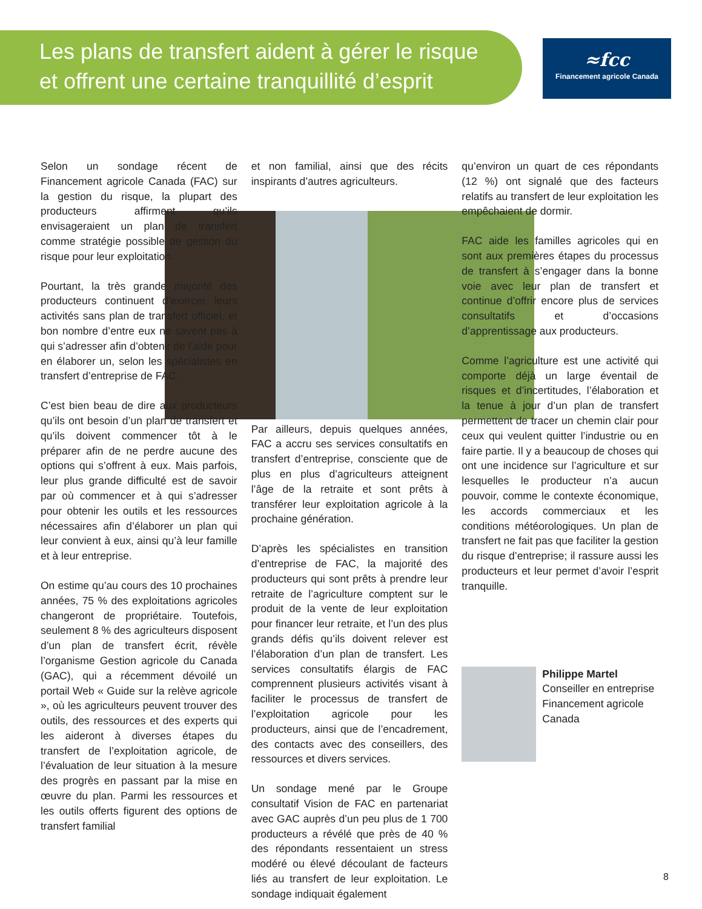Les plans de transfert aident à gérer le risque
et offrent une certaine tranquillité d’esprit
≈fcc
Financement agricole Canada
Selon un sondage récent de Financement agricole Canada (FAC) sur la gestion du risque, la plupart des producteurs affirment qu’ils envisageraient un plan de transfert comme stratégie possible de gestion du risque pour leur exploitation.
Pourtant, la très grande majorité des producteurs continuent d’exercer leurs activités sans plan de transfert officiel, et bon nombre d’entre eux ne savent pas à qui s’adresser afin d’obtenir de l’aide pour en élaborer un, selon les spécialistes en transfert d’entreprise de FAC.
C’est bien beau de dire aux producteurs qu’ils ont besoin d’un plan de transfert et qu’ils doivent commencer tôt à le préparer afin de ne perdre aucune des options qui s’offrent à eux. Mais parfois, leur plus grande difficulté est de savoir par où commencer et à qui s’adresser pour obtenir les outils et les ressources nécessaires afin d’élaborer un plan qui leur convient à eux, ainsi qu’à leur famille et à leur entreprise.
On estime qu’au cours des 10 prochaines années, 75 % des exploitations agricoles changeront de propriétaire. Toutefois, seulement 8 % des agriculteurs disposent d’un plan de transfert écrit, révèle l’organisme Gestion agricole du Canada (GAC), qui a récemment dévoilé un portail Web « Guide sur la relève agricole », où les agriculteurs peuvent trouver des outils, des ressources et des experts qui les aideront à diverses étapes du transfert de l’exploitation agricole, de l’évaluation de leur situation à la mesure des progrès en passant par la mise en œuvre du plan. Parmi les ressources et les outils offerts figurent des options de transfert familial
et non familial, ainsi que des récits inspirants d’autres agriculteurs.
Par ailleurs, depuis quelques années, FAC a accru ses services consultatifs en transfert d’entreprise, consciente que de plus en plus d’agriculteurs atteignent l’âge de la retraite et sont prêts à transférer leur exploitation agricole à la prochaine génération.
D’après les spécialistes en transition d’entreprise de FAC, la majorité des producteurs qui sont prêts à prendre leur retraite de l’agriculture comptent sur le produit de la vente de leur exploitation pour financer leur retraite, et l’un des plus grands défis qu’ils doivent relever est l’élaboration d’un plan de transfert. Les services consultatifs élargis de FAC comprennent plusieurs activités visant à faciliter le processus de transfert de l’exploitation agricole pour les producteurs, ainsi que de l’encadrement, des contacts avec des conseillers, des ressources et divers services.
Un sondage mené par le Groupe consultatif Vision de FAC en partenariat avec GAC auprès d’un peu plus de 1 700 producteurs a révélé que près de 40 % des répondants ressentaient un stress modéré ou élevé découlant de facteurs liés au transfert de leur exploitation. Le sondage indiquait également
qu’environ un quart de ces répondants (12 %) ont signalé que des facteurs relatifs au transfert de leur exploitation les empêchaient de dormir.
FAC aide les familles agricoles qui en sont aux premières étapes du processus de transfert à s’engager dans la bonne voie avec leur plan de transfert et continue d’offrir encore plus de services consultatifs et d’occasions d’apprentissage aux producteurs.
Comme l’agriculture est une activité qui comporte déjà un large éventail de risques et d’incertitudes, l’élaboration et la tenue à jour d’un plan de transfert permettent de tracer un chemin clair pour ceux qui veulent quitter l’industrie ou en faire partie. Il y a beaucoup de choses qui ont une incidence sur l’agriculture et sur lesquelles le producteur n’a aucun pouvoir, comme le contexte économique, les accords commerciaux et les conditions météorologiques. Un plan de transfert ne fait pas que faciliter la gestion du risque d’entreprise; il rassure aussi les producteurs et leur permet d’avoir l’esprit tranquille.
Philippe Martel
Conseiller en entreprise
Financement agricole Canada
8